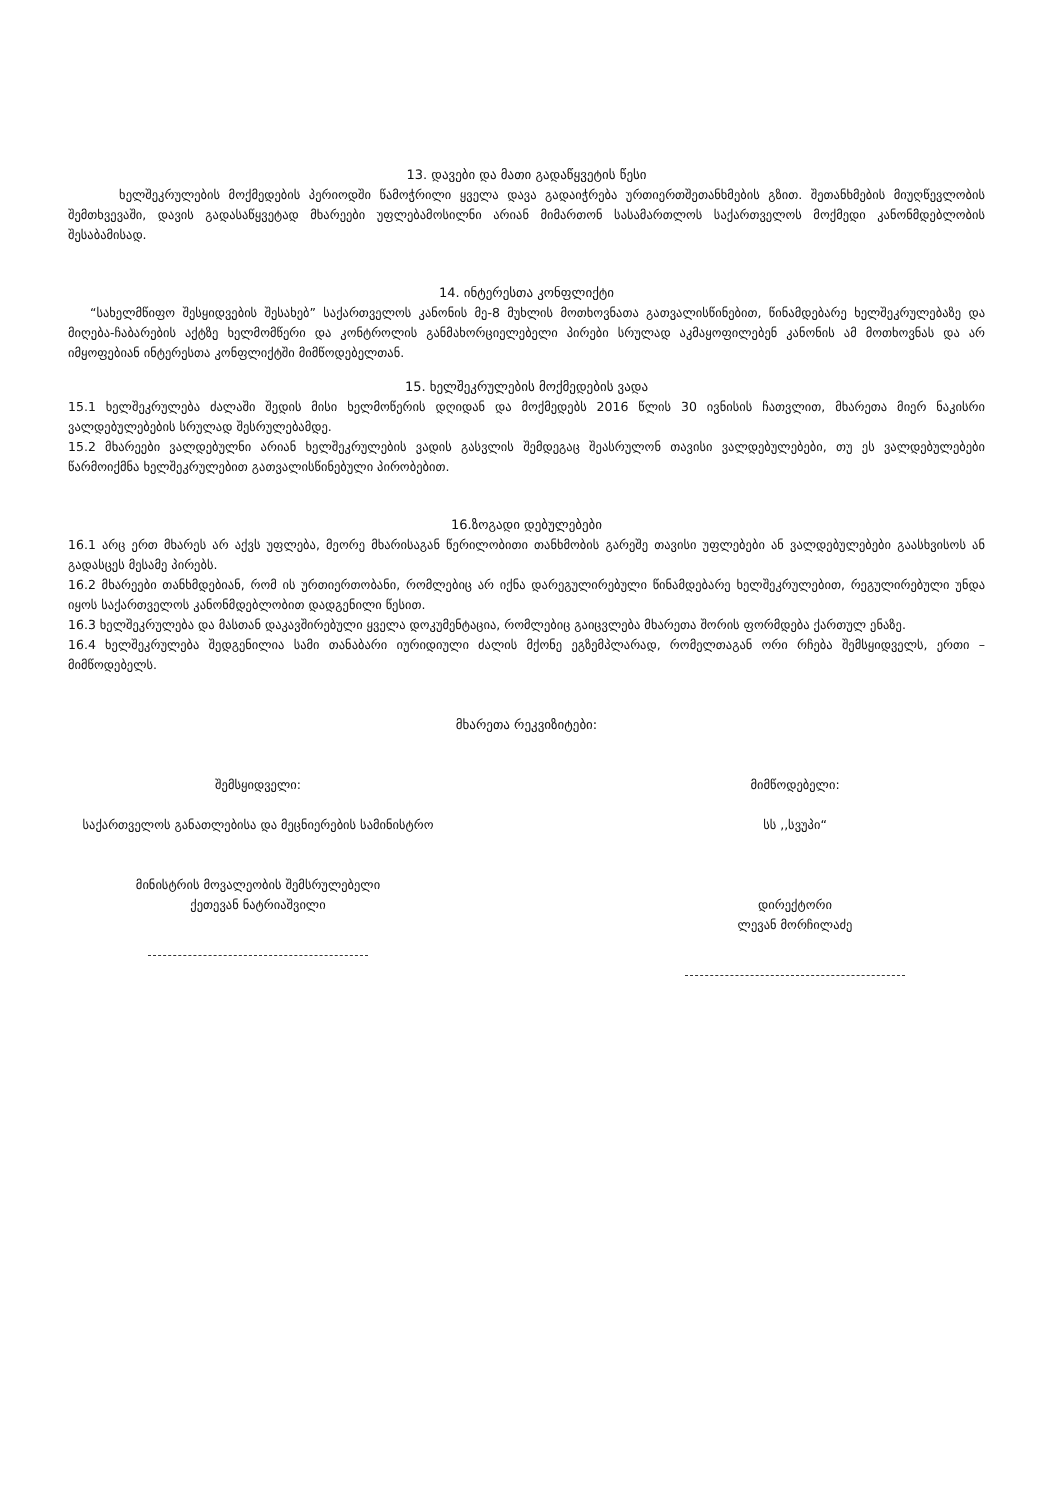13. დავები და მათი გადაწყვეტის წესი
ხელშეკრულების მოქმედების პერიოდში წამოჭრილი ყველა დავა გადაიჭრება ურთიერთშეთანხმების გზით. შეთანხმების მიუღწევლობის შემთხვევაში, დავის გადასაწყვეტად მხარეები უფლებამოსილნი არიან მიმართონ სასამართლოს საქართველოს მოქმედი კანონმდებლობის შესაბამისად.
14. ინტერესთა კონფლიქტი
“სახელმწიფო შესყიდვების შესახებ” საქართველოს კანონის მე-8 მუხლის მოთხოვნათა გათვალისწინებით, წინამდებარე ხელშეკრულებაზე და მიღება-ჩაბარების აქტზე ხელმომწერი და კონტროლის განმახორციელებელი პირები სრულად აკმაყოფილებენ კანონის ამ მოთხოვნას და არ იმყოფებიან ინტერესთა კონფლიქტში მიმწოდებელთან.
15. ხელშეკრულების მოქმედების ვადა
15.1 ხელშეკრულება ძალაში შედის მისი ხელმოწერის დღიდან და მოქმედებს 2016 წლის 30 ივნისის ჩათვლით, მხარეთა მიერ ნაკისრი ვალდებულებების სრულად შესრულებამდე.
15.2 მხარეები ვალდებულნი არიან ხელშეკრულების ვადის გასვლის შემდეგაც შეასრულონ თავისი ვალდებულებები, თუ ეს ვალდებულებები წარმოიქმნა ხელშეკრულებით გათვალისწინებული პირობებით.
16.ზოგადი დებულებები
16.1 არც ერთ მხარეს არ აქვს უფლება, მეორე მხარისაგან წერილობითი თანხმობის გარეშე თავისი უფლებები ან ვალდებულებები გაასხვისოს ან გადასცეს მესამე პირებს.
16.2 მხარეები თანხმდებიან, რომ ის ურთიერთობანი, რომლებიც არ იქნა დარეგულირებული წინამდებარე ხელშეკრულებით, რეგულირებული უნდა იყოს საქართველოს კანონმდებლობით დადგენილი წესით.
16.3 ხელშეკრულება და მასთან დაკავშირებული ყველა დოკუმენტაცია, რომლებიც გაიცვლება მხარეთა შორის ფორმდება ქართულ ენაზე.
16.4 ხელშეკრულება შედგენილია სამი თანაბარი იურიდიული ძალის მქონე ეგზემპლარად, რომელთაგან ორი რჩება შემსყიდველს, ერთი – მიმწოდებელს.
მხარეთა რეკვიზიტები:
შემსყიდველი:
საქართველოს განათლებისა და მეცნიერების სამინისტრო
მინისტრის მოვალეობის შემსრულებელი
ქეთევან ნატრიაშვილი
მიმწოდებელი:
სს ,,სვუპი“
დირექტორი
ლევან მორჩილაძე